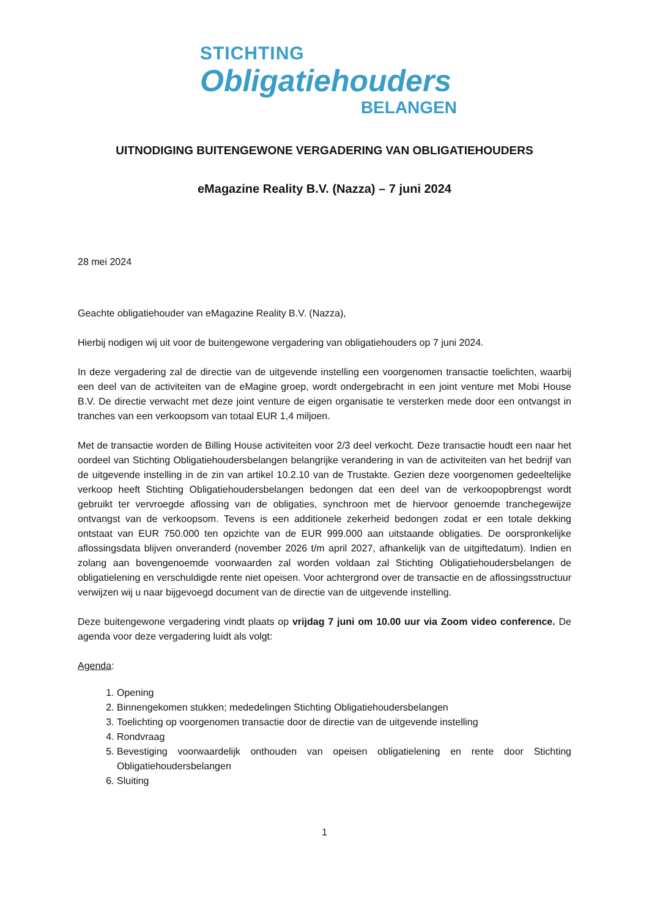STICHTING
Obligatiehouders
BELANGEN
UITNODIGING BUITENGEWONE VERGADERING VAN OBLIGATIEHOUDERS
eMagazine Reality B.V. (Nazza) – 7 juni 2024
28 mei 2024
Geachte obligatiehouder van eMagazine Reality B.V. (Nazza),
Hierbij nodigen wij uit voor de buitengewone vergadering van obligatiehouders op 7 juni 2024.
In deze vergadering zal de directie van de uitgevende instelling een voorgenomen transactie toelichten, waarbij een deel van de activiteiten van de eMagine groep, wordt ondergebracht in een joint venture met Mobi House B.V. De directie verwacht met deze joint venture de eigen organisatie te versterken mede door een ontvangst in tranches van een verkoopsom van totaal EUR 1,4 miljoen.
Met de transactie worden de Billing House activiteiten voor 2/3 deel verkocht. Deze transactie houdt een naar het oordeel van Stichting Obligatiehoudersbelangen belangrijke verandering in van de activiteiten van het bedrijf van de uitgevende instelling in de zin van artikel 10.2.10 van de Trustakte. Gezien deze voorgenomen gedeeltelijke verkoop heeft Stichting Obligatiehoudersbelangen bedongen dat een deel van de verkoopopbrengst wordt gebruikt ter vervroegde aflossing van de obligaties, synchroon met de hiervoor genoemde tranchegewijze ontvangst van de verkoopsom. Tevens is een additionele zekerheid bedongen zodat er een totale dekking ontstaat van EUR 750.000 ten opzichte van de EUR 999.000 aan uitstaande obligaties. De oorspronkelijke aflossingsdata blijven onveranderd (november 2026 t/m april 2027, afhankelijk van de uitgiftedatum). Indien en zolang aan bovengenoemde voorwaarden zal worden voldaan zal Stichting Obligatiehoudersbelangen de obligatielening en verschuldigde rente niet opeisen. Voor achtergrond over de transactie en de aflossingsstructuur verwijzen wij u naar bijgevoegd document van de directie van de uitgevende instelling.
Deze buitengewone vergadering vindt plaats op vrijdag 7 juni om 10.00 uur via Zoom video conference. De agenda voor deze vergadering luidt als volgt:
Agenda:
1. Opening
2. Binnengekomen stukken; mededelingen Stichting Obligatiehoudersbelangen
3. Toelichting op voorgenomen transactie door de directie van de uitgevende instelling
4. Rondvraag
5. Bevestiging voorwaardelijk onthouden van opeisen obligatielening en rente door Stichting Obligatiehoudersbelangen
6. Sluiting
1